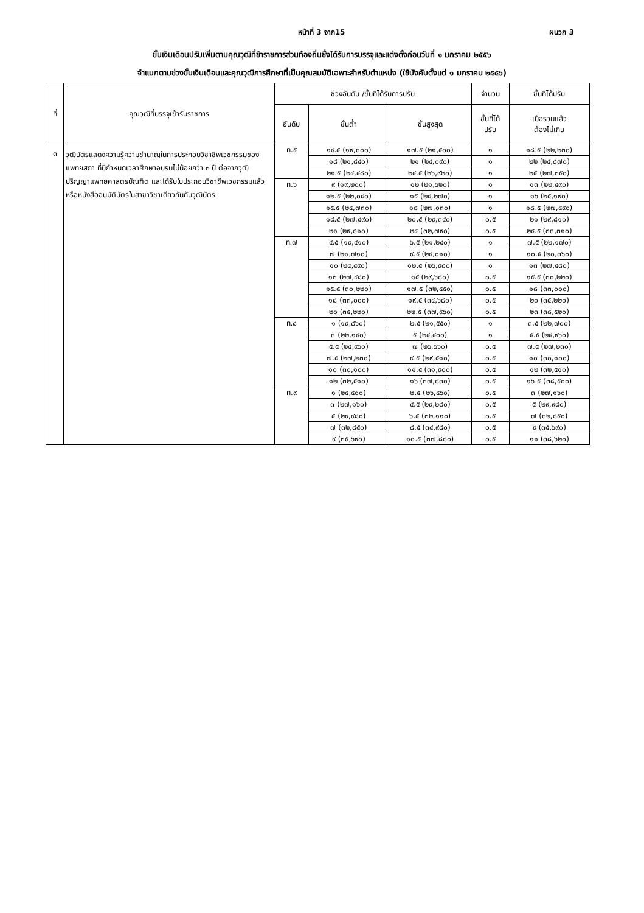หน้าที่ 3 จาก15 ผนวก 3
ขั้นเงินเดือนปรับเพิ่มตามคุณวุฒิที่ข้าราชการส่วนท้องถิ่นซึ่งได้รับการบรรจุและแต่งตั้งก่อนวันที่ ๑ มกราคม ๒๕๕๖
จำแนกตามช่วงขั้นเงินเดือนและคุณวุฒิการศึกษาที่เป็นคุณสมบัติเฉพาะสำหรับตำแหน่ง (ใช้บังคับตั้งแต่ ๑ มกราคม ๒๕๕๖)
| ที่ | คุณวุฒิที่บรรจุเข้ารับราชการ | ช่วงอันดับ /ขั้นที่ได้รับการปรับ | | | จำนวน | ขั้นที่ได้ปรับ |
| --- | --- | --- | --- | --- | --- | --- |
| | | อันดับ | ขั้นต่ำ | ขั้นสูงสุด | ขั้นที่ได้ ปรับ | เมื่อรวมแล้ว ต้องไม่เกิน |
| ๓ | วุฒิบัตรแสดงความรู้ความชำนาญในการประกอบวิชาชีพเวชกรรมของแพทยสภา ที่มีกำหนดเวลาศึกษาอบรมไม่น้อยกว่า ๓ ปี ต่อจากวุฒิปริญญาแพทยศาสตรบัณฑิต และได้รับใบประกอบวิชาชีพเวชกรรมแล้ว หรือหนังสืออนุมัติบัตรในสาขาวิชาเดียวกันกับวุฒิบัตร | ท.๕ | ๑๔.๕ (๑๙,๓๐๐) | ๑๗.๕ (๒๑,๕๐๐) | ๑ | ๑๘.๕ (๒๒,๒๓๐) |
| | | | ๑๘ (๒๑,๘๔๐) | ๒๑ (๒๔,๐๙๐) | ๑ | ๒๒ (๒๔,๘๗๐) |
| | | | ๒๑.๕ (๒๔,๔๘๐) | ๒๔.๕ (๒๖,๙๒๐) | ๑ | ๒๕ (๒๗,๓๕๐) |
| | | ท.๖ | ๙ (๑๙,๒๐๐) | ๑๒ (๒๑,๖๒๐) | ๑ | ๑๓ (๒๒,๔๙๐) |
| | | | ๑๒.๕ (๒๒,๐๔๐) | ๑๕ (๒๔,๒๗๐) | ๑ | ๑๖ (๒๕,๑๙๐) |
| | | | ๑๕.๕ (๒๔,๗๓๐) | ๑๘ (๒๗,๐๓๐) | ๑ | ๑๘.๕ (๒๗,๔๙๐) |
| | | | ๑๘.๕ (๒๗,๔๙๐) | ๒๐.๕ (๒๙,๓๔๐) | ๐.๕ | ๒๑ (๒๙,๘๑๐) |
| | | | ๒๑ (๒๙,๘๑๐) | ๒๔ (๓๒,๗๙๐) | ๐.๕ | ๒๔.๕ (๓๓,๓๑๐) |
| | | ท.๗ | ๔.๕ (๑๙,๔๑๐) | ๖.๕ (๒๑,๒๔๐) | ๑ | ๗.๕ (๒๒,๑๗๐) |
| | | | ๗ (๒๑,๗๑๐) | ๙.๕ (๒๔,๐๑๐) | ๑ | ๑๐.๕ (๒๐,๓๖๐) |
| | | | ๑๐ (๒๔,๔๙๐) | ๑๒.๕ (๒๖,๙๘๐) | ๑ | ๑๓ (๒๗,๔๘๐) |
| | | | ๑๓ (๒๗,๔๘๐) | ๑๕ (๒๙,๖๘๐) | ๐.๕ | ๑๕.๕ (๓๐,๒๒๐) |
| | | | ๑๕.๕ (๓๐,๒๒๐) | ๑๗.๕ (๓๒,๔๕๐) | ๐.๕ | ๑๘ (๓๓,๐๐๐) |
| | | | ๑๘ (๓๓,๐๐๐) | ๑๙.๕ (๓๔,๖๘๐) | ๐.๕ | ๒๐ (๓๕,๒๒๐) |
| | | | ๒๐ (๓๕,๒๒๐) | ๒๒.๕ (๓๗,๙๖๐) | ๐.๕ | ๒๓ (๓๘,๕๒๐) |
| | | ท.๘ | ๑ (๑๙,๘๖๐) | ๒.๕ (๒๑,๕๕๐) | ๑ | ๓.๕ (๒๒,๗๐๐) |
| | | | ๓ (๒๒,๑๔๐) | ๕ (๒๔,๔๐๐) | ๑ | ๕.๕ (๒๔,๙๖๐) |
| | | | ๕.๕ (๒๔,๙๖๐) | ๗ (๒๖,๖๖๐) | ๐.๕ | ๗.๕ (๒๗,๒๓๐) |
| | | | ๗.๕ (๒๗,๒๓๐) | ๙.๕ (๒๙,๕๑๐) | ๐.๕ | ๑๐ (๓๐,๑๐๐) |
| | | | ๑๐ (๓๐,๑๐๐) | ๑๑.๕ (๓๑,๙๐๐) | ๐.๕ | ๑๒ (๓๒,๕๑๐) |
| | | | ๑๒ (๓๒,๕๑๐) | ๑๖ (๓๗,๘๓๐) | ๐.๕ | ๑๖.๕ (๓๘,๕๐๐) |
| | | ท.๙ | ๑ (๒๔,๔๐๐) | ๒.๕ (๒๖,๔๖๐) | ๐.๕ | ๓ (๒๗,๑๖๐) |
| | | | ๓ (๒๗,๑๖๐) | ๔.๕ (๒๙,๒๘๐) | ๐.๕ | ๕ (๒๙,๙๘๐) |
| | | | ๕ (๒๙,๙๘๐) | ๖.๕ (๓๒,๑๑๐) | ๐.๕ | ๗ (๓๒,๘๕๐) |
| | | | ๗ (๓๒,๘๕๐) | ๘.๕ (๓๔,๙๘๐) | ๐.๕ | ๙ (๓๕,๖๙๐) |
| | | | ๙ (๓๕,๖๙๐) | ๑๐.๕ (๓๗,๘๘๐) | ๐.๕ | ๑๑ (๓๘,๖๒๐) |